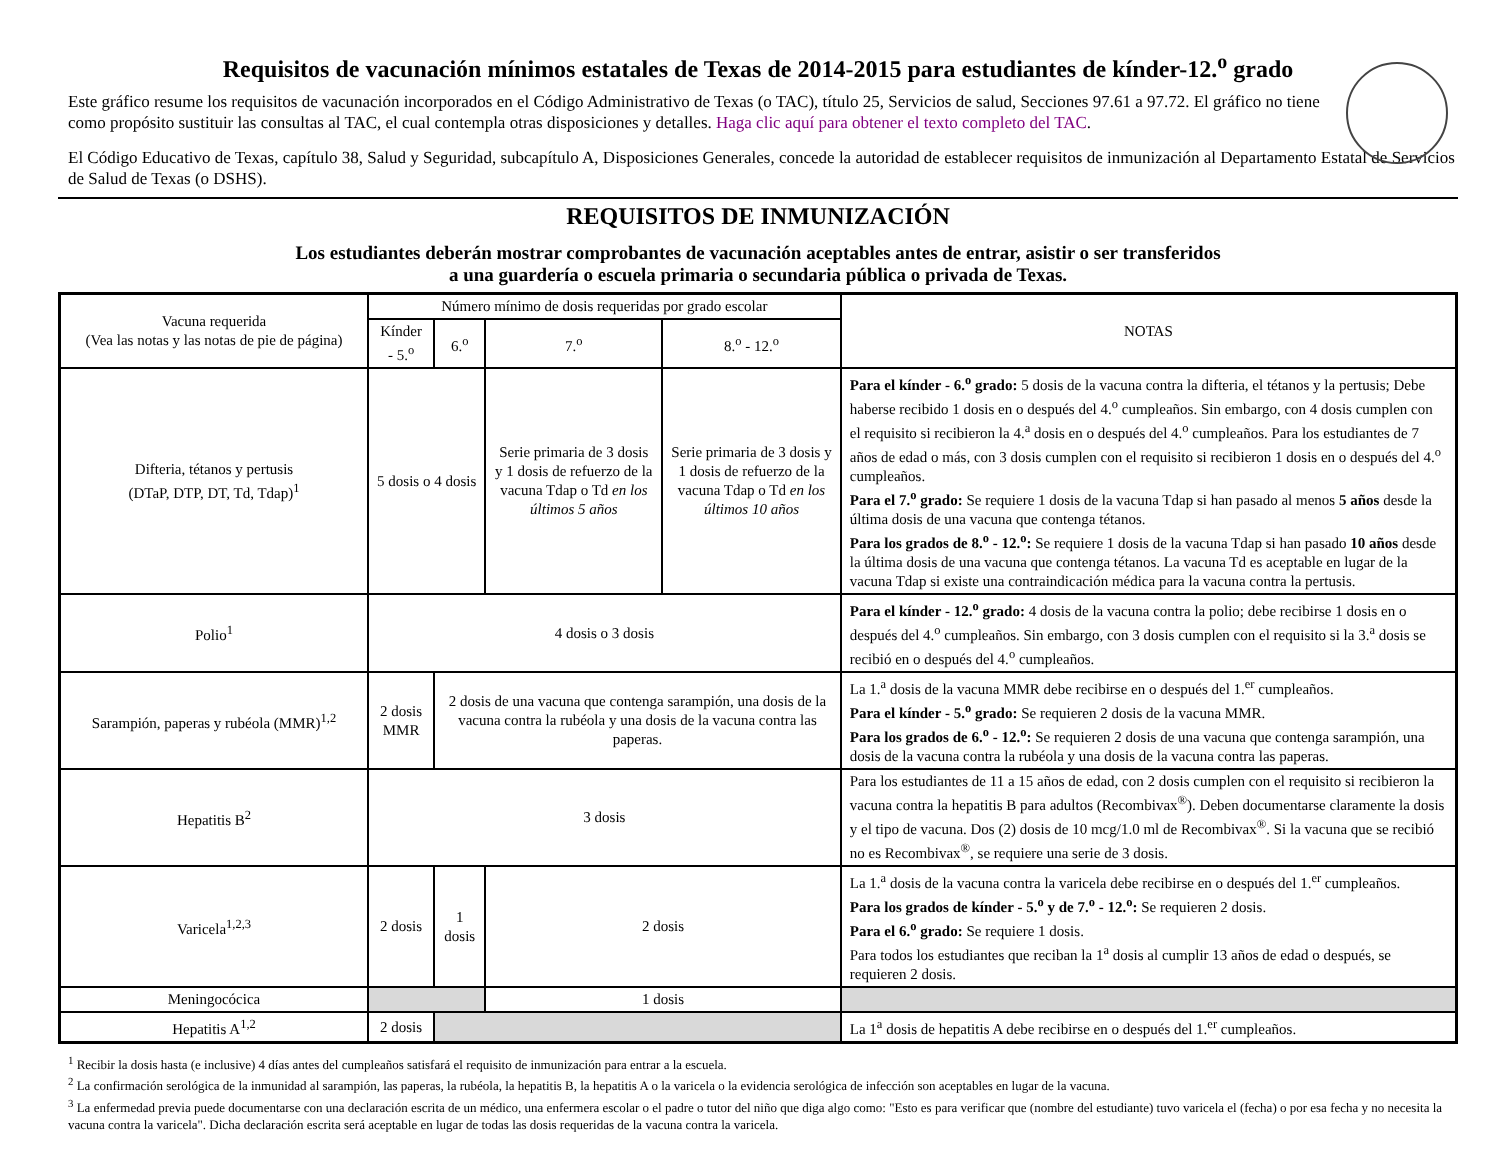Requisitos de vacunación mínimos estatales de Texas de 2014-2015 para estudiantes de kínder-12.<sup>o</sup> grado
Este gráfico resume los requisitos de vacunación incorporados en el Código Administrativo de Texas (o TAC), título 25, Servicios de salud, Secciones 97.61 a 97.72. El gráfico no tiene como propósito sustituir las consultas al TAC, el cual contempla otras disposiciones y detalles. Haga clic aquí para obtener el texto completo del TAC.
El Código Educativo de Texas, capítulo 38, Salud y Seguridad, subcapítulo A, Disposiciones Generales, concede la autoridad de establecer requisitos de inmunización al Departamento Estatal de Servicios de Salud de Texas (o DSHS).
REQUISITOS DE INMUNIZACIÓN
Los estudiantes deberán mostrar comprobantes de vacunación aceptables antes de entrar, asistir o ser transferidos
a una guardería o escuela primaria o secundaria pública o privada de Texas.
| Vacuna requerida (Vea las notas y las notas de pie de página) | Número mínimo de dosis requeridas por grado escolar | | | | NOTAS |
| --- | --- | --- | --- | --- | --- |
| | Kínder - 5.<sup>o</sup> | 6.<sup>o</sup> | 7.<sup>o</sup> | 8.<sup>o</sup> - 12.<sup>o</sup> | |
| Difteria, tétanos y pertusis (DTaP, DTP, DT, Td, Tdap)<sup>1</sup> | 5 dosis o 4 dosis | | Serie primaria de 3 dosis y 1 dosis de refuerzo de la vacuna Tdap o Td en los últimos 5 años | Serie primaria de 3 dosis y 1 dosis de refuerzo de la vacuna Tdap o Td en los últimos 10 años | Para el kínder - 6.<sup>o</sup> grado: 5 dosis de la vacuna contra la difteria, el tétanos y la pertusis; Debe haberse recibido 1 dosis en o después del 4.<sup>o</sup> cumpleaños. Sin embargo, con 4 dosis cumplen con el requisito si recibieron la 4.<sup>a</sup> dosis en o después del 4.<sup>o</sup> cumpleaños. Para los estudiantes de 7 años de edad o más, con 3 dosis cumplen con el requisito si recibieron 1 dosis en o después del 4.<sup>o</sup> cumpleaños. Para el 7.<sup>o</sup> grado: Se requiere 1 dosis de la vacuna Tdap si han pasado al menos 5 años desde la última dosis de una vacuna que contenga tétanos. Para los grados de 8.<sup>o</sup> - 12.<sup>o</sup>: Se requiere 1 dosis de la vacuna Tdap si han pasado 10 años desde la última dosis de una vacuna que contenga tétanos. La vacuna Td es aceptable en lugar de la vacuna Tdap si existe una contraindicación médica para la vacuna contra la pertusis. |
| Polio<sup>1</sup> | 4 dosis o 3 dosis | | | | Para el kínder - 12.<sup>o</sup> grado: 4 dosis de la vacuna contra la polio; debe recibirse 1 dosis en o después del 4.<sup>o</sup> cumpleaños. Sin embargo, con 3 dosis cumplen con el requisito si la 3.<sup>a</sup> dosis se recibió en o después del 4.<sup>o</sup> cumpleaños. |
| Sarampión, paperas y rubéola (MMR)<sup>1,2</sup> | 2 dosis MMR | 2 dosis de una vacuna que contenga sarampión, una dosis de la vacuna contra la rubéola y una dosis de la vacuna contra las paperas. | | | La 1.<sup>a</sup> dosis de la vacuna MMR debe recibirse en o después del 1.<sup>er</sup> cumpleaños. Para el kínder - 5.<sup>o</sup> grado: Se requieren 2 dosis de la vacuna MMR. Para los grados de 6.<sup>o</sup> - 12.<sup>o</sup>: Se requieren 2 dosis de una vacuna que contenga sarampión, una dosis de la vacuna contra la rubéola y una dosis de la vacuna contra las paperas. |
| Hepatitis B<sup>2</sup> | 3 dosis | | | | Para los estudiantes de 11 a 15 años de edad, con 2 dosis cumplen con el requisito si recibieron la vacuna contra la hepatitis B para adultos (Recombivax<sup>®</sup>). Deben documentarse claramente la dosis y el tipo de vacuna. Dos (2) dosis de 10 mcg/1.0 ml de Recombivax<sup>®</sup>. Si la vacuna que se recibió no es Recombivax<sup>®</sup>, se requiere una serie de 3 dosis. |
| Varicela<sup>1,2,3</sup> | 2 dosis | 1 dosis | 2 dosis | | La 1.<sup>a</sup> dosis de la vacuna contra la varicela debe recibirse en o después del 1.<sup>er</sup> cumpleaños. Para los grados de kínder - 5.<sup>o</sup> y de 7.<sup>o</sup> - 12.<sup>o</sup>: Se requieren 2 dosis. Para el 6.<sup>o</sup> grado: Se requiere 1 dosis. Para todos los estudiantes que reciban la 1<sup>a</sup> dosis al cumplir 13 años de edad o después, se requieren 2 dosis. |
| Meningocócica | | | 1 dosis | | |
| Hepatitis A<sup>1,2</sup> | 2 dosis | | | | La 1<sup>a</sup> dosis de hepatitis A debe recibirse en o después del 1.<sup>er</sup> cumpleaños. |
<sup>1</sup> Recibir la dosis hasta (e inclusive) 4 días antes del cumpleaños satisfará el requisito de inmunización para entrar a la escuela.
<sup>2</sup> La confirmación serológica de la inmunidad al sarampión, las paperas, la rubéola, la hepatitis B, la hepatitis A o la varicela o la evidencia serológica de infección son aceptables en lugar de la vacuna.
<sup>3</sup> La enfermedad previa puede documentarse con una declaración escrita de un médico, una enfermera escolar o el padre o tutor del niño que diga algo como: "Esto es para verificar que (nombre del estudiante) tuvo varicela el (fecha) o por esa fecha y no necesita la vacuna contra la varicela". Dicha declaración escrita será aceptable en lugar de todas las dosis requeridas de la vacuna contra la varicela.